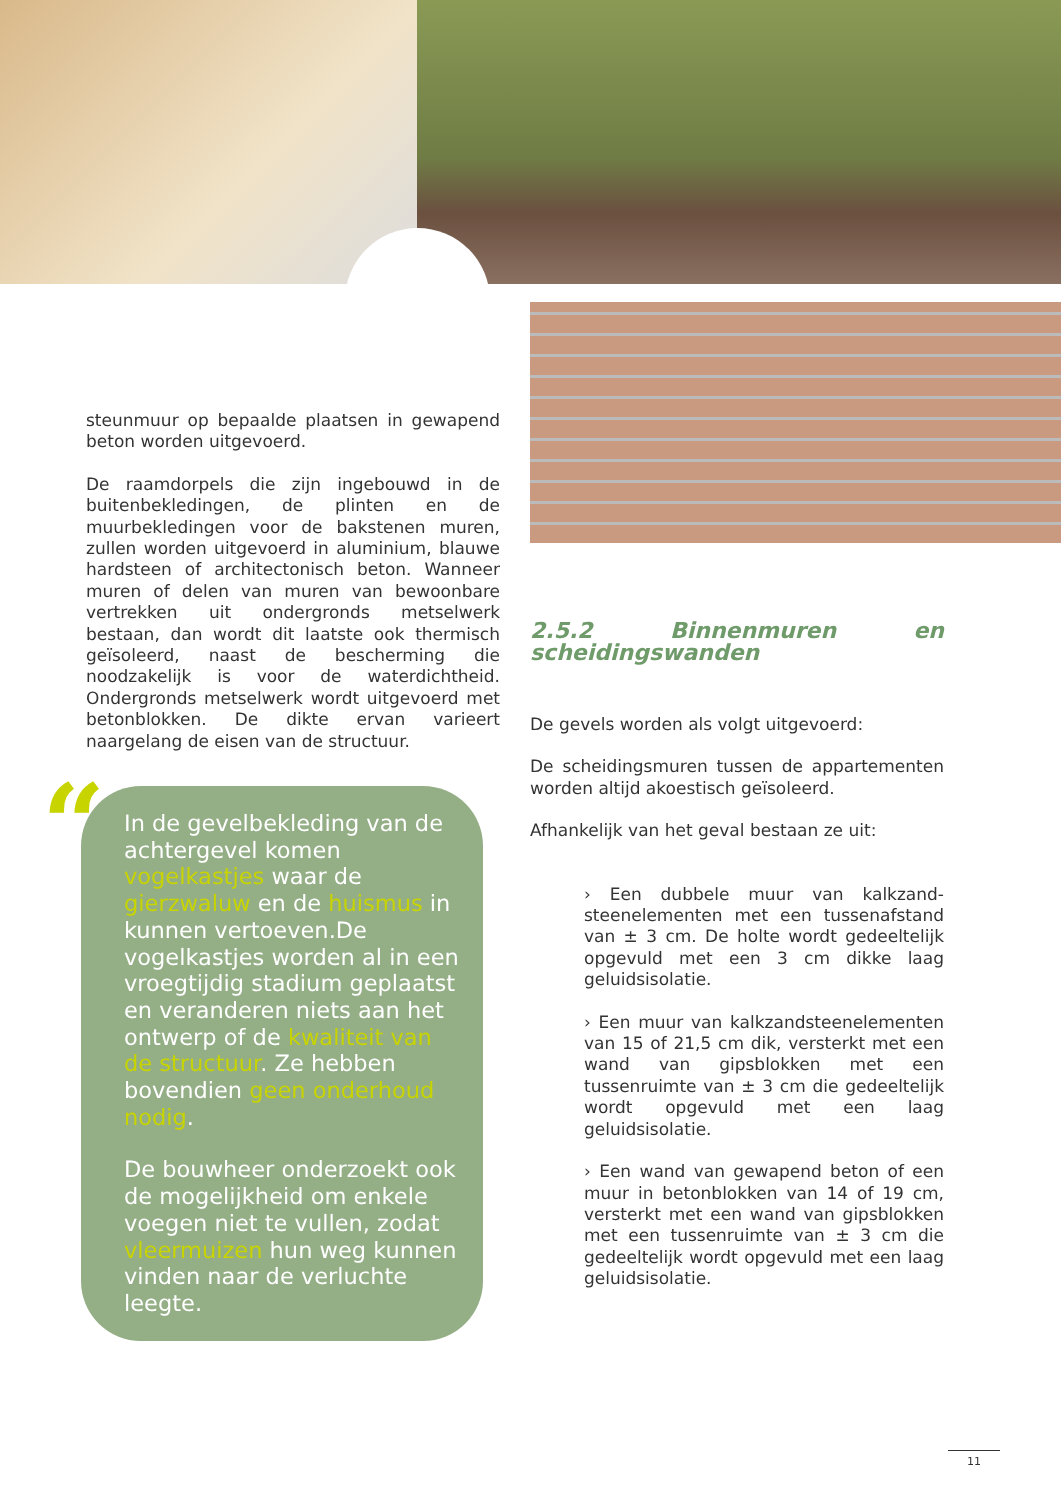steunmuur op bepaalde plaatsen in gewapend beton worden uitgevoerd.
De raamdorpels die zijn ingebouwd in de buitenbekledingen, de plinten en de muurbekledingen voor de bakstenen muren, zullen worden uitgevoerd in aluminium, blauwe hardsteen of architectonisch beton. Wanneer muren of delen van muren van bewoonbare vertrekken uit ondergronds metselwerk bestaan, dan wordt dit laatste ook thermisch geïsoleerd, naast de bescherming die noodzakelijk is voor de waterdichtheid. Ondergronds metselwerk wordt uitgevoerd met betonblokken. De dikte ervan varieert naargelang de eisen van de structuur.
“
In de gevelbekleding van de achtergevel komen vogelkastjes waar de gierzwaluw en de huismus in kunnen vertoeven.De vogelkastjes worden al in een vroegtijdig stadium geplaatst en veranderen niets aan het ontwerp of de kwaliteit van de structuur. Ze hebben bovendien geen onderhoud nodig.
De bouwheer onderzoekt ook de mogelijkheid om enkele voegen niet te vullen, zodat vleermuizen hun weg kunnen vinden naar de verluchte leegte.
2.5.2 Binnenmuren en scheidingswanden
De gevels worden als volgt uitgevoerd:
De scheidingsmuren tussen de appartementen worden altijd akoestisch geïsoleerd.
Afhankelijk van het geval bestaan ze uit:
› Een dubbele muur van kalkzand-steenelementen met een tussenafstand van ± 3 cm. De holte wordt gedeeltelijk opgevuld met een 3 cm dikke laag geluidsisolatie.
› Een muur van kalkzandsteenelementen van 15 of 21,5 cm dik, versterkt met een wand van gipsblokken met een tussenruimte van ± 3 cm die gedeeltelijk wordt opgevuld met een laag geluidsisolatie.
› Een wand van gewapend beton of een muur in betonblokken van 14 of 19 cm, versterkt met een wand van gipsblokken met een tussenruimte van ± 3 cm die gedeeltelijk wordt opgevuld met een laag geluidsisolatie.
11